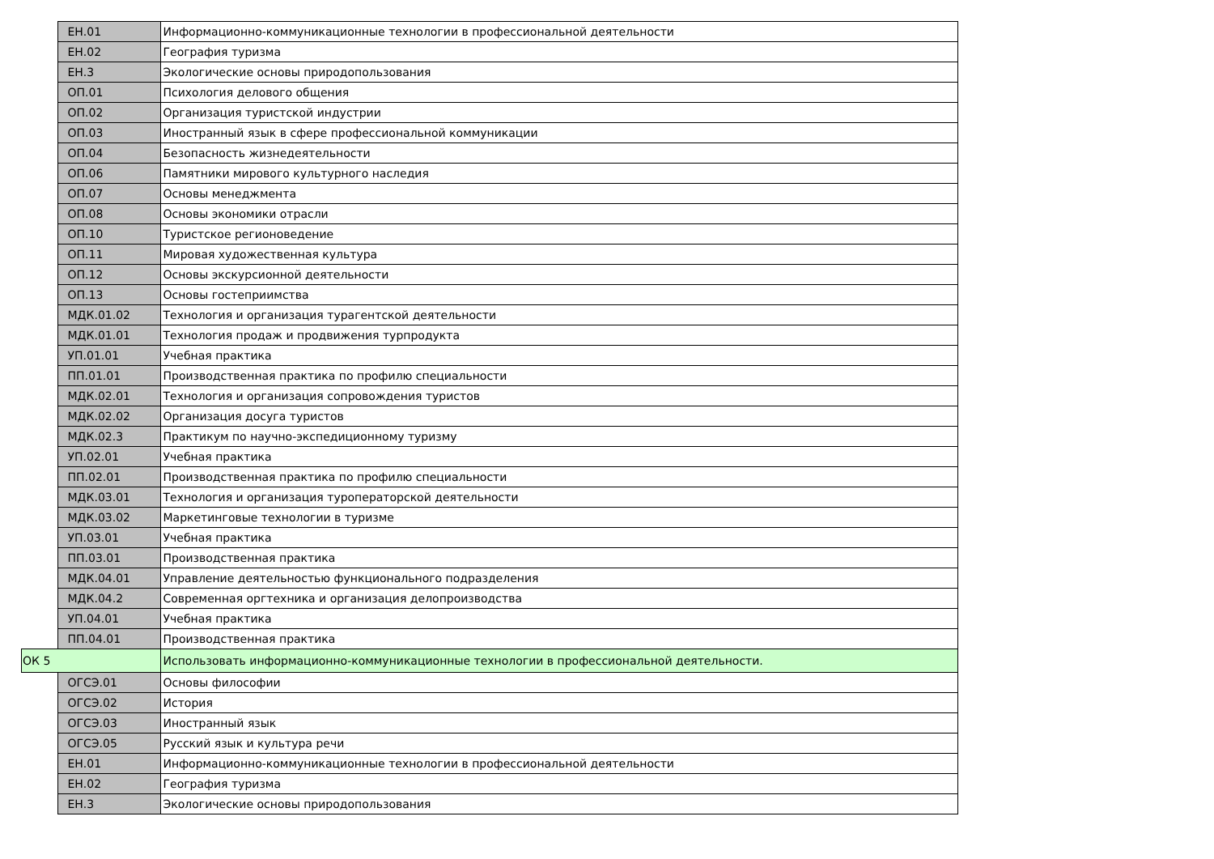| | ЕН.01 | Информационно-коммуникационные технологии в профессиональной деятельности |
| | ЕН.02 | География туризма |
| | ЕН.3 | Экологические основы природопользования |
| | ОП.01 | Психология делового общения |
| | ОП.02 | Организация туристской индустрии |
| | ОП.03 | Иностранный язык в сфере профессиональной коммуникации |
| | ОП.04 | Безопасность жизнедеятельности |
| | ОП.06 | Памятники мирового культурного наследия |
| | ОП.07 | Основы менеджмента |
| | ОП.08 | Основы экономики отрасли |
| | ОП.10 | Туристское регионоведение |
| | ОП.11 | Мировая художественная культура |
| | ОП.12 | Основы экскурсионной деятельности |
| | ОП.13 | Основы гостеприимства |
| | МДК.01.02 | Технология и организация турагентской деятельности |
| | МДК.01.01 | Технология продаж и продвижения турпродукта |
| | УП.01.01 | Учебная практика |
| | ПП.01.01 | Производственная практика по профилю специальности |
| | МДК.02.01 | Технология и организация сопровождения туристов |
| | МДК.02.02 | Организация досуга туристов |
| | МДК.02.3 | Практикум по научно-экспедиционному туризму |
| | УП.02.01 | Учебная практика |
| | ПП.02.01 | Производственная практика по профилю специальности |
| | МДК.03.01 | Технология и организация туроператорской деятельности |
| | МДК.03.02 | Маркетинговые технологии в туризме |
| | УП.03.01 | Учебная практика |
| | ПП.03.01 | Производственная практика |
| | МДК.04.01 | Управление деятельностью функционального подразделения |
| | МДК.04.2 | Современная оргтехника и организация делопроизводства |
| | УП.04.01 | Учебная практика |
| | ПП.04.01 | Производственная практика |
| ОК 5 | | Использовать информационно-коммуникационные технологии в профессиональной деятельности. |
| | ОГСЭ.01 | Основы философии |
| | ОГСЭ.02 | История |
| | ОГСЭ.03 | Иностранный язык |
| | ОГСЭ.05 | Русский язык и культура речи |
| | ЕН.01 | Информационно-коммуникационные технологии в профессиональной деятельности |
| | ЕН.02 | География туризма |
| | ЕН.3 | Экологические основы природопользования |